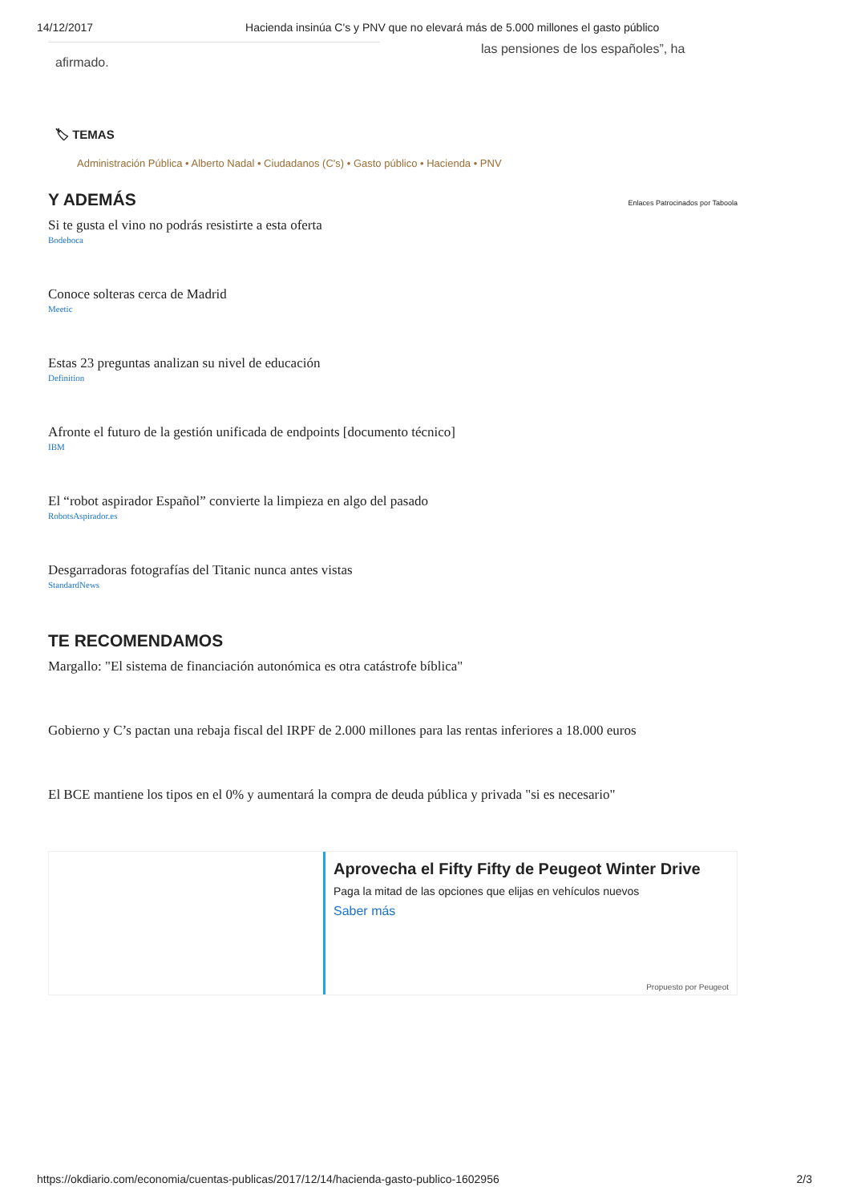14/12/2017 Hacienda insinúa C's y PNV que no elevará más de 5.000 millones el gasto público
las pensiones de los españoles”, ha
afirmado.
🏷 TEMAS
Administración Pública • Alberto Nadal • Ciudadanos (C's) • Gasto público • Hacienda • PNV
Y ADEMÁS Enlaces Patrocinados por Taboola
Si te gusta el vino no podrás resistirte a esta oferta
Bodeboca
Conoce solteras cerca de Madrid
Meetic
Estas 23 preguntas analizan su nivel de educación
Definition
Afronte el futuro de la gestión unificada de endpoints [documento técnico]
IBM
El “robot aspirador Español” convierte la limpieza en algo del pasado
RobotsAspirador.es
Desgarradoras fotografías del Titanic nunca antes vistas
StandardNews
TE RECOMENDAMOS
Margallo: "El sistema de financiación autonómica es otra catástrofe bíblica"
Gobierno y C’s pactan una rebaja fiscal del IRPF de 2.000 millones para las rentas inferiores a 18.000 euros
El BCE mantiene los tipos en el 0% y aumentará la compra de deuda pública y privada "si es necesario"
Aprovecha el Fifty Fifty de Peugeot Winter Drive
Paga la mitad de las opciones que elijas en vehículos nuevos
Saber más
Propuesto por Peugeot
https://okdiario.com/economia/cuentas-publicas/2017/12/14/hacienda-gasto-publico-1602956 2/3